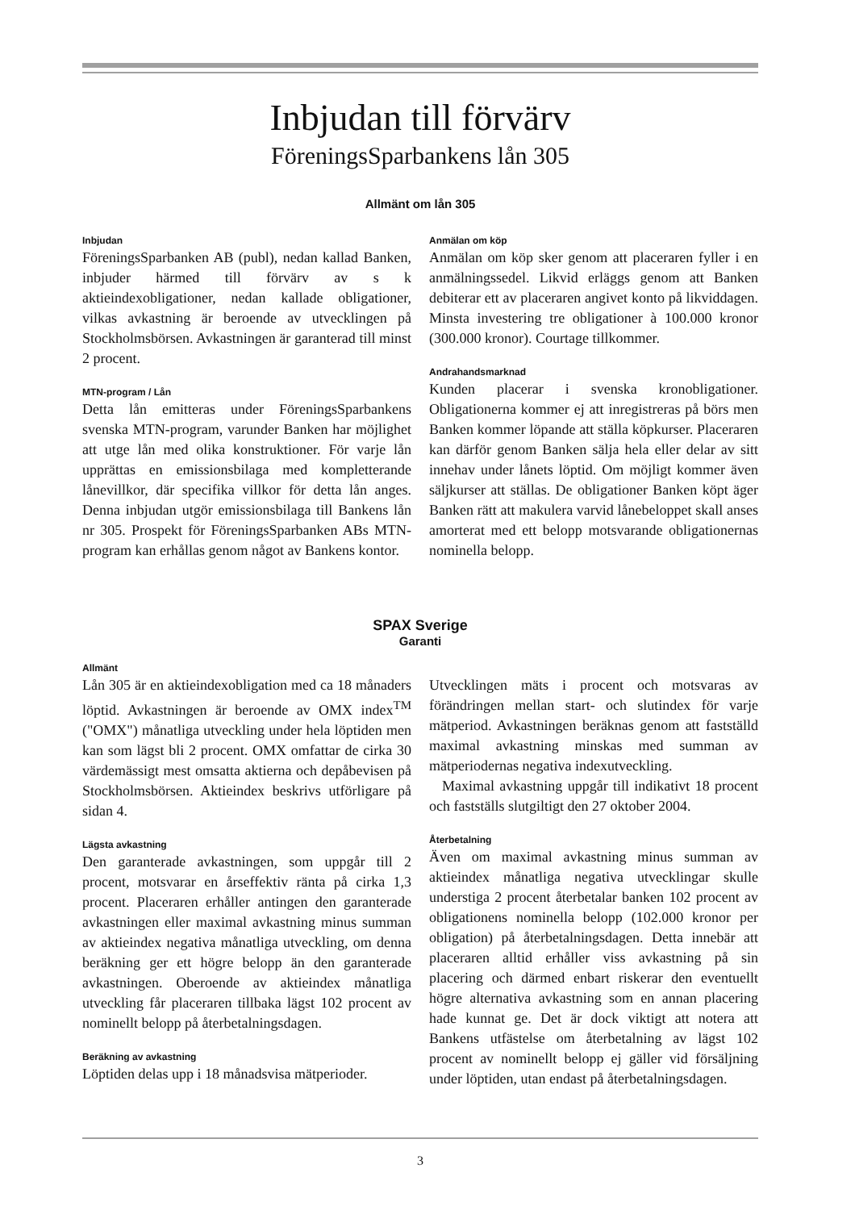Inbjudan till förvärv
FöreningsSparbankens lån 305
Allmänt om lån 305
Inbjudan
FöreningsSparbanken AB (publ), nedan kallad Banken, inbjuder härmed till förvärv av s k aktieindexobligationer, nedan kallade obligationer, vilkas avkastning är beroende av utvecklingen på Stockholmsbörsen. Avkastningen är garanterad till minst 2 procent.
MTN-program / Lån
Detta lån emitteras under FöreningsSparbankens svenska MTN-program, varunder Banken har möjlighet att utge lån med olika konstruktioner. För varje lån upprättas en emissionsbilaga med kompletterande lånevillkor, där specifika villkor för detta lån anges. Denna inbjudan utgör emissionsbilaga till Bankens lån nr 305. Prospekt för FöreningsSparbanken ABs MTN-program kan erhållas genom något av Bankens kontor.
Anmälan om köp
Anmälan om köp sker genom att placeraren fyller i en anmälningssedel. Likvid erläggs genom att Banken debiterar ett av placeraren angivet konto på likviddagen. Minsta investering tre obligationer à 100.000 kronor (300.000 kronor). Courtage tillkommer.
Andrahandsmarknad
Kunden placerar i svenska kronobligationer. Obligationerna kommer ej att inregistreras på börs men Banken kommer löpande att ställa köpkurser. Placeraren kan därför genom Banken sälja hela eller delar av sitt innehav under lånets löptid. Om möjligt kommer även säljkurser att ställas. De obligationer Banken köpt äger Banken rätt att makulera varvid lånebeloppet skall anses amorterat med ett belopp motsvarande obligationernas nominella belopp.
SPAX Sverige
Garanti
Allmänt
Lån 305 är en aktieindexobligation med ca 18 månaders löptid. Avkastningen är beroende av OMX index<sup>TM</sup> ("OMX") månatliga utveckling under hela löptiden men kan som lägst bli 2 procent. OMX omfattar de cirka 30 värdemässigt mest omsatta aktierna och depåbevisen på Stockholmsbörsen. Aktieindex beskrivs utförligare på sidan 4.
Lägsta avkastning
Den garanterade avkastningen, som uppgår till 2 procent, motsvarar en årseffektiv ränta på cirka 1,3 procent. Placeraren erhåller antingen den garanterade avkastningen eller maximal avkastning minus summan av aktieindex negativa månatliga utveckling, om denna beräkning ger ett högre belopp än den garanterade avkastningen. Oberoende av aktieindex månatliga utveckling får placeraren tillbaka lägst 102 procent av nominellt belopp på återbetalningsdagen.
Beräkning av avkastning
Löptiden delas upp i 18 månadsvisa mätperioder.
Utvecklingen mäts i procent och motsvaras av förändringen mellan start- och slutindex för varje mätperiod. Avkastningen beräknas genom att fastställd maximal avkastning minskas med summan av mätperiodernas negativa indexutveckling.
Maximal avkastning uppgår till indikativt 18 procent och fastställs slutgiltigt den 27 oktober 2004.
Återbetalning
Även om maximal avkastning minus summan av aktieindex månatliga negativa utvecklingar skulle understiga 2 procent återbetalar banken 102 procent av obligationens nominella belopp (102.000 kronor per obligation) på återbetalningsdagen. Detta innebär att placeraren alltid erhåller viss avkastning på sin placering och därmed enbart riskerar den eventuellt högre alternativa avkastning som en annan placering hade kunnat ge. Det är dock viktigt att notera att Bankens utfästelse om återbetalning av lägst 102 procent av nominellt belopp ej gäller vid försäljning under löptiden, utan endast på återbetalningsdagen.
3